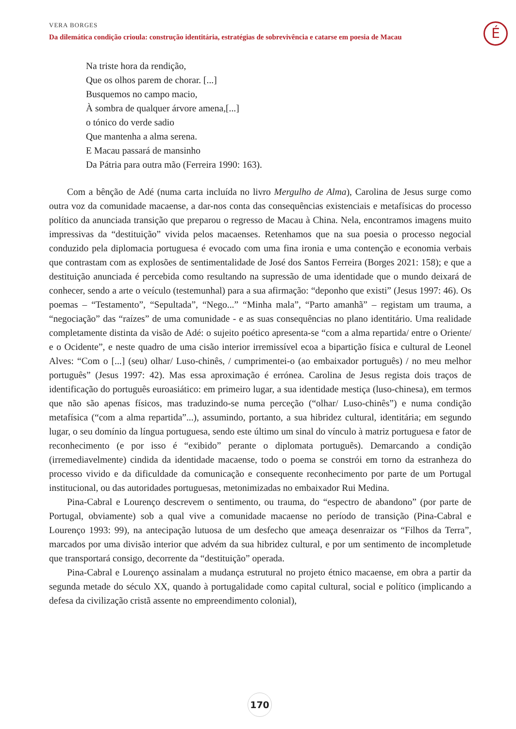VERA BORGES
Da dilemática condição crioula: construção identitária, estratégias de sobrevivência e catarse em poesia de Macau
É
Na triste hora da rendição,
Que os olhos parem de chorar. [...]
Busquemos no campo macio,
À sombra de qualquer árvore amena,[...]
o tónico do verde sadio
Que mantenha a alma serena.
E Macau passará de mansinho
Da Pátria para outra mão (Ferreira 1990: 163).
Com a bênção de Adé (numa carta incluída no livro Mergulho de Alma), Carolina de Jesus surge como outra voz da comunidade macaense, a dar-nos conta das consequências existenciais e metafísicas do processo político da anunciada transição que preparou o regresso de Macau à China. Nela, encontramos imagens muito impressivas da “destituição” vivida pelos macaenses. Retenhamos que na sua poesia o processo negocial conduzido pela diplomacia portuguesa é evocado com uma fina ironia e uma contenção e economia verbais que contrastam com as explosões de sentimentalidade de José dos Santos Ferreira (Borges 2021: 158); e que a destituição anunciada é percebida como resultando na supressão de uma identidade que o mundo deixará de conhecer, sendo a arte o veículo (testemunhal) para a sua afirmação: “deponho que existi” (Jesus 1997: 46). Os poemas – “Testamento”, “Sepultada”, “Nego...” “Minha mala”, “Parto amanhã” – registam um trauma, a “negociação” das “raízes” de uma comunidade - e as suas consequências no plano identitário. Uma realidade completamente distinta da visão de Adé: o sujeito poético apresenta-se “com a alma repartida/ entre o Oriente/ e o Ocidente”, e neste quadro de uma cisão interior irremissível ecoa a bipartição física e cultural de Leonel Alves: “Com o [...] (seu) olhar/ Luso-chinês, / cumprimentei-o (ao embaixador português) / no meu melhor português” (Jesus 1997: 42). Mas essa aproximação é errónea. Carolina de Jesus regista dois traços de identificação do português euroasiático: em primeiro lugar, a sua identidade mestiça (luso-chinesa), em termos que não são apenas físicos, mas traduzindo-se numa perceção (“olhar/ Luso-chinês”) e numa condição metafísica (“com a alma repartida”...), assumindo, portanto, a sua hibridez cultural, identitária; em segundo lugar, o seu domínio da língua portuguesa, sendo este último um sinal do vínculo à matriz portuguesa e fator de reconhecimento (e por isso é “exibido” perante o diplomata português). Demarcando a condição (irremediavelmente) cindida da identidade macaense, todo o poema se constrói em torno da estranheza do processo vivido e da dificuldade da comunicação e consequente reconhecimento por parte de um Portugal institucional, ou das autoridades portuguesas, metonimizadas no embaixador Rui Medina.
Pina-Cabral e Lourenço descrevem o sentimento, ou trauma, do “espectro de abandono” (por parte de Portugal, obviamente) sob a qual vive a comunidade macaense no período de transição (Pina-Cabral e Lourenço 1993: 99), na antecipação lutuosa de um desfecho que ameaça desenraizar os “Filhos da Terra”, marcados por uma divisão interior que advém da sua hibridez cultural, e por um sentimento de incompletude que transportará consigo, decorrente da “destituição” operada.
Pina-Cabral e Lourenço assinalam a mudança estrutural no projeto étnico macaense, em obra a partir da segunda metade do século XX, quando à portugalidade como capital cultural, social e político (implicando a defesa da civilização cristã assente no empreendimento colonial),
170